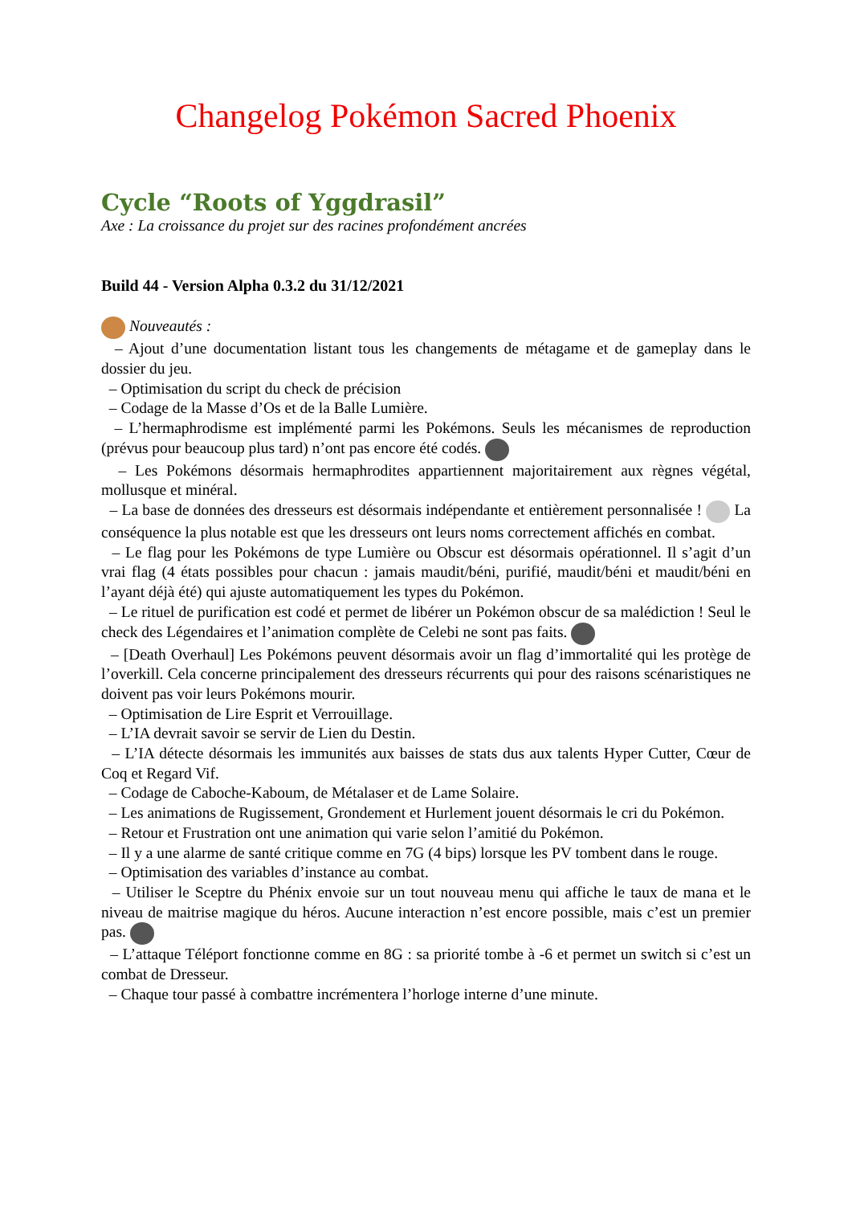Changelog Pokémon Sacred Phoenix
Cycle “Roots of Yggdrasil”
Axe : La croissance du projet sur des racines profondément ancrées
Build 44 - Version Alpha 0.3.2 du 31/12/2021
Nouveautés :
– Ajout d’une documentation listant tous les changements de métagame et de gameplay dans le dossier du jeu.
– Optimisation du script du check de précision
– Codage de la Masse d’Os et de la Balle Lumière.
– L’hermaphrodisme est implémenté parmi les Pokémons. Seuls les mécanismes de reproduction (prévus pour beaucoup plus tard) n’ont pas encore été codés.
– Les Pokémons désormais hermaphrodites appartiennent majoritairement aux règnes végétal, mollusque et minéral.
– La base de données des dresseurs est désormais indépendante et entièrement personnalisée ! La conséquence la plus notable est que les dresseurs ont leurs noms correctement affichés en combat.
– Le flag pour les Pokémons de type Lumière ou Obscur est désormais opérationnel. Il s’agit d’un vrai flag (4 états possibles pour chacun : jamais maudit/béni, purifié, maudit/béni et maudit/béni en l’ayant déjà été) qui ajuste automatiquement les types du Pokémon.
– Le rituel de purification est codé et permet de libérer un Pokémon obscur de sa malédiction ! Seul le check des Légendaires et l’animation complète de Celebi ne sont pas faits.
– [Death Overhaul] Les Pokémons peuvent désormais avoir un flag d’immortalité qui les protège de l’overkill. Cela concerne principalement des dresseurs récurrents qui pour des raisons scénaristiques ne doivent pas voir leurs Pokémons mourir.
– Optimisation de Lire Esprit et Verrouillage.
– L’IA devrait savoir se servir de Lien du Destin.
– L’IA détecte désormais les immunités aux baisses de stats dus aux talents Hyper Cutter, Cœur de Coq et Regard Vif.
– Codage de Caboche-Kaboum, de Métalaser et de Lame Solaire.
– Les animations de Rugissement, Grondement et Hurlement jouent désormais le cri du Pokémon.
– Retour et Frustration ont une animation qui varie selon l’amitié du Pokémon.
– Il y a une alarme de santé critique comme en 7G (4 bips) lorsque les PV tombent dans le rouge.
– Optimisation des variables d’instance au combat.
– Utiliser le Sceptre du Phénix envoie sur un tout nouveau menu qui affiche le taux de mana et le niveau de maitrise magique du héros. Aucune interaction n’est encore possible, mais c’est un premier pas.
– L’attaque Téléport fonctionne comme en 8G : sa priorité tombe à -6 et permet un switch si c’est un combat de Dresseur.
– Chaque tour passé à combattre incrémentera l’horloge interne d’une minute.